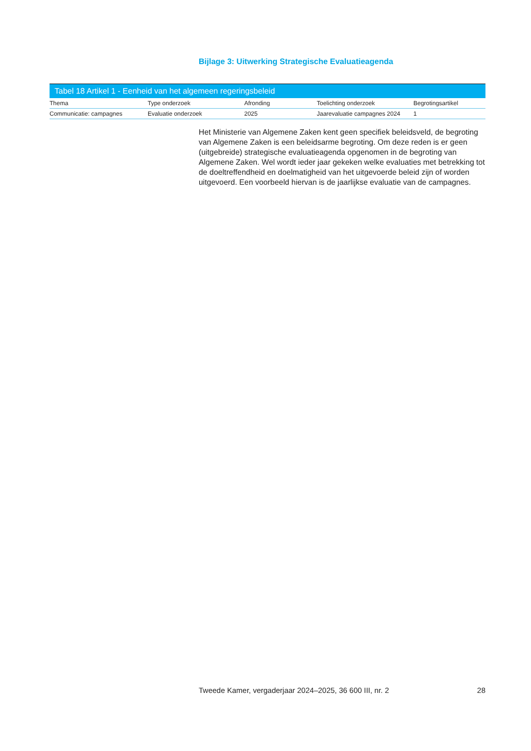Bijlage 3: Uitwerking Strategische Evaluatieagenda
Tabel 18 Artikel 1 - Eenheid van het algemeen regeringsbeleid
| Thema | Type onderzoek | Afronding | Toelichting onderzoek | Begrotingsartikel |
| --- | --- | --- | --- | --- |
| Communicatie: campagnes | Evaluatie onderzoek | 2025 | Jaarevaluatie campagnes 2024 | 1 |
Het Ministerie van Algemene Zaken kent geen specifiek beleidsveld, de begroting van Algemene Zaken is een beleidsarme begroting. Om deze reden is er geen (uitgebreide) strategische evaluatieagenda opgenomen in de begroting van Algemene Zaken. Wel wordt ieder jaar gekeken welke evaluaties met betrekking tot de doeltreffendheid en doelmatigheid van het uitgevoerde beleid zijn of worden uitgevoerd. Een voorbeeld hiervan is de jaarlijkse evaluatie van de campagnes.
Tweede Kamer, vergaderjaar 2024–2025, 36 600 III, nr. 2 28